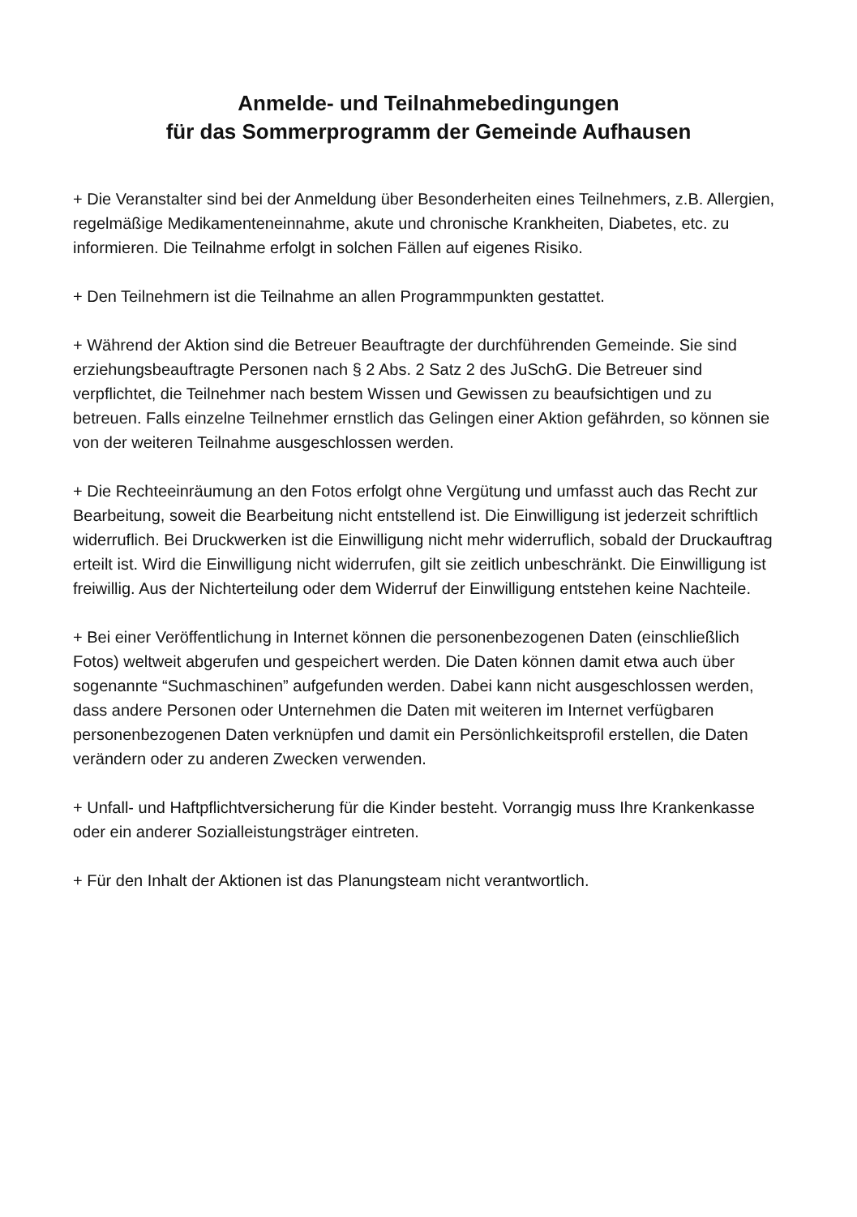Anmelde- und Teilnahmebedingungen
für das Sommerprogramm der Gemeinde Aufhausen
+ Die Veranstalter sind bei der Anmeldung über Besonderheiten eines Teilnehmers, z.B. Allergien, regelmäßige Medikamenteneinnahme, akute und chronische Krankheiten, Diabetes, etc. zu informieren. Die Teilnahme erfolgt in solchen Fällen auf eigenes Risiko.
+ Den Teilnehmern ist die Teilnahme an allen Programmpunkten gestattet.
+ Während der Aktion sind die Betreuer Beauftragte der durchführenden Gemeinde. Sie sind erziehungsbeauftragte Personen nach § 2 Abs. 2 Satz 2 des JuSchG. Die Betreuer sind verpflichtet, die Teilnehmer nach bestem Wissen und Gewissen zu beaufsichtigen und zu betreuen. Falls einzelne Teilnehmer ernstlich das Gelingen einer Aktion gefährden, so können sie von der weiteren Teilnahme ausgeschlossen werden.
+ Die Rechteeinräumung an den Fotos erfolgt ohne Vergütung und umfasst auch das Recht zur Bearbeitung, soweit die Bearbeitung nicht entstellend ist. Die Einwilligung ist jederzeit schriftlich widerruflich. Bei Druckwerken ist die Einwilligung nicht mehr widerruflich, sobald der Druckauftrag erteilt ist. Wird die Einwilligung nicht widerrufen, gilt sie zeitlich unbeschränkt. Die Einwilligung ist freiwillig. Aus der Nichterteilung oder dem Widerruf der Einwilligung entstehen keine Nachteile.
+ Bei einer Veröffentlichung in Internet können die personenbezogenen Daten (einschließlich Fotos) weltweit abgerufen und gespeichert werden. Die Daten können damit etwa auch über sogenannte “Suchmaschinen” aufgefunden werden. Dabei kann nicht ausgeschlossen werden, dass andere Personen oder Unternehmen die Daten mit weiteren im Internet verfügbaren personenbezogenen Daten verknüpfen und damit ein Persönlichkeitsprofil erstellen, die Daten verändern oder zu anderen Zwecken verwenden.
+ Unfall- und Haftpflichtversicherung für die Kinder besteht. Vorrangig muss Ihre Krankenkasse oder ein anderer Sozialleistungsträger eintreten.
+ Für den Inhalt der Aktionen ist das Planungsteam nicht verantwortlich.